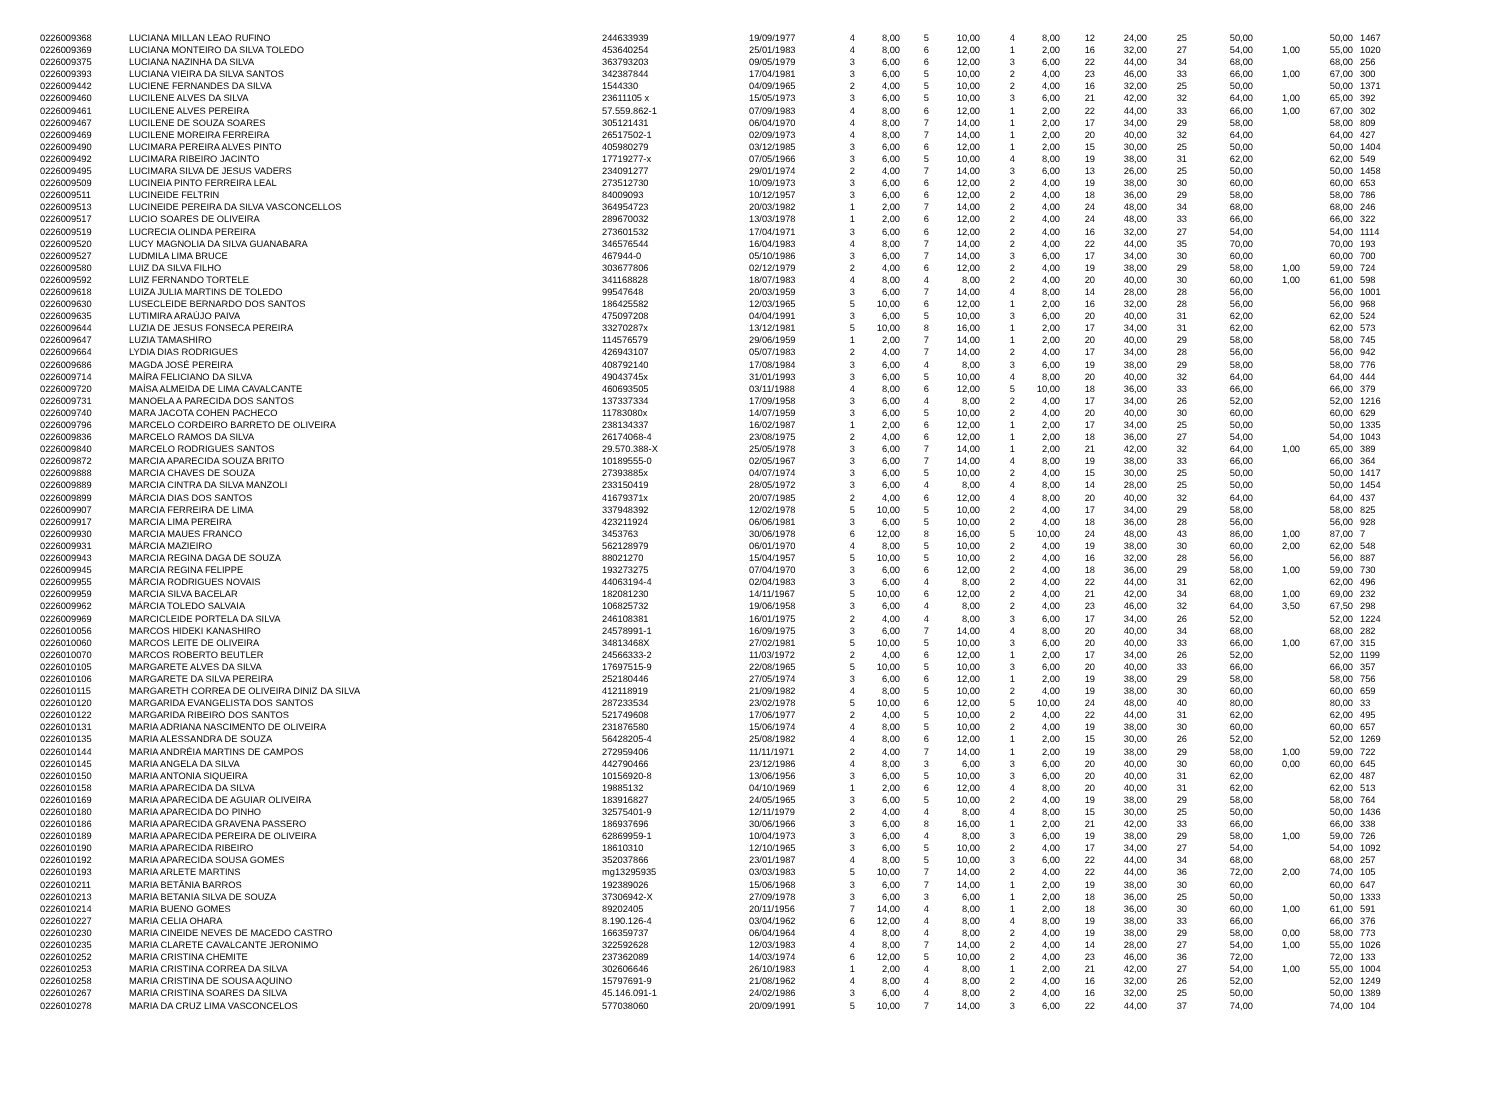| 0226009368 | LUCIANA MILLAN LEAO RUFINO | 244633939 | 19/09/1977 | 4 | 8,00 | 5 | 10,00 | 4 | 8,00 | 12 | 24,00 | 25 | 50,00 | | 50,00 | 1467 |
| 0226009369 | LUCIANA MONTEIRO DA SILVA TOLEDO | 453640254 | 25/01/1983 | 4 | 8,00 | 6 | 12,00 | 1 | 2,00 | 16 | 32,00 | 27 | 54,00 | 1,00 | 55,00 | 1020 |
| 0226009375 | LUCIANA NAZINHA DA SILVA | 363793203 | 09/05/1979 | 3 | 6,00 | 6 | 12,00 | 3 | 6,00 | 22 | 44,00 | 34 | 68,00 | | 68,00 | 256 |
| 0226009393 | LUCIANA VIEIRA DA SILVA SANTOS | 342387844 | 17/04/1981 | 3 | 6,00 | 5 | 10,00 | 2 | 4,00 | 23 | 46,00 | 33 | 66,00 | 1,00 | 67,00 | 300 |
| 0226009442 | LUCIENE FERNANDES DA SILVA | 1544330 | 04/09/1965 | 2 | 4,00 | 5 | 10,00 | 2 | 4,00 | 16 | 32,00 | 25 | 50,00 | | 50,00 | 1371 |
| 0226009460 | LUCILENE ALVES DA SILVA | 23611105 x | 15/05/1973 | 3 | 6,00 | 5 | 10,00 | 3 | 6,00 | 21 | 42,00 | 32 | 64,00 | 1,00 | 65,00 | 392 |
| 0226009461 | LUCILENE ALVES PEREIRA | 57.559.862-1 | 07/09/1983 | 4 | 8,00 | 6 | 12,00 | 1 | 2,00 | 22 | 44,00 | 33 | 66,00 | 1,00 | 67,00 | 302 |
| 0226009467 | LUCILENE DE SOUZA SOARES | 305121431 | 06/04/1970 | 4 | 8,00 | 7 | 14,00 | 1 | 2,00 | 17 | 34,00 | 29 | 58,00 | | 58,00 | 809 |
| 0226009469 | LUCILENE MOREIRA FERREIRA | 26517502-1 | 02/09/1973 | 4 | 8,00 | 7 | 14,00 | 1 | 2,00 | 20 | 40,00 | 32 | 64,00 | | 64,00 | 427 |
| 0226009490 | LUCIMARA PEREIRA ALVES PINTO | 405980279 | 03/12/1985 | 3 | 6,00 | 6 | 12,00 | 1 | 2,00 | 15 | 30,00 | 25 | 50,00 | | 50,00 | 1404 |
| 0226009492 | LUCIMARA RIBEIRO JACINTO | 17719277-x | 07/05/1966 | 3 | 6,00 | 5 | 10,00 | 4 | 8,00 | 19 | 38,00 | 31 | 62,00 | | 62,00 | 549 |
| 0226009495 | LUCIMARA SILVA DE JESUS VADERS | 234091277 | 29/01/1974 | 2 | 4,00 | 7 | 14,00 | 3 | 6,00 | 13 | 26,00 | 25 | 50,00 | | 50,00 | 1458 |
| 0226009509 | LUCINEIA PINTO FERREIRA LEAL | 273512730 | 10/09/1973 | 3 | 6,00 | 6 | 12,00 | 2 | 4,00 | 19 | 38,00 | 30 | 60,00 | | 60,00 | 653 |
| 0226009511 | LUCINEIDE FELTRIN | 84009093 | 10/12/1957 | 3 | 6,00 | 6 | 12,00 | 2 | 4,00 | 18 | 36,00 | 29 | 58,00 | | 58,00 | 786 |
| 0226009513 | LUCINEIDE PEREIRA DA SILVA VASCONCELLOS | 364954723 | 20/03/1982 | 1 | 2,00 | 7 | 14,00 | 2 | 4,00 | 24 | 48,00 | 34 | 68,00 | | 68,00 | 246 |
| 0226009517 | LUCIO SOARES DE OLIVEIRA | 289670032 | 13/03/1978 | 1 | 2,00 | 6 | 12,00 | 2 | 4,00 | 24 | 48,00 | 33 | 66,00 | | 66,00 | 322 |
| 0226009519 | LUCRECIA OLINDA PEREIRA | 273601532 | 17/04/1971 | 3 | 6,00 | 6 | 12,00 | 2 | 4,00 | 16 | 32,00 | 27 | 54,00 | | 54,00 | 1114 |
| 0226009520 | LUCY MAGNOLIA DA SILVA GUANABARA | 346576544 | 16/04/1983 | 4 | 8,00 | 7 | 14,00 | 2 | 4,00 | 22 | 44,00 | 35 | 70,00 | | 70,00 | 193 |
| 0226009527 | LUDMILA LIMA BRUCE | 467944-0 | 05/10/1986 | 3 | 6,00 | 7 | 14,00 | 3 | 6,00 | 17 | 34,00 | 30 | 60,00 | | 60,00 | 700 |
| 0226009580 | LUIZ DA SILVA FILHO | 303677806 | 02/12/1979 | 2 | 4,00 | 6 | 12,00 | 2 | 4,00 | 19 | 38,00 | 29 | 58,00 | 1,00 | 59,00 | 724 |
| 0226009592 | LUIZ FERNANDO TORTELE | 341168828 | 18/07/1983 | 4 | 8,00 | 4 | 8,00 | 2 | 4,00 | 20 | 40,00 | 30 | 60,00 | 1,00 | 61,00 | 598 |
| 0226009618 | LUIZA JULIA MARTINS DE TOLEDO | 99547648 | 20/03/1959 | 3 | 6,00 | 7 | 14,00 | 4 | 8,00 | 14 | 28,00 | 28 | 56,00 | | 56,00 | 1001 |
| 0226009630 | LUSECLEIDE BERNARDO DOS SANTOS | 186425582 | 12/03/1965 | 5 | 10,00 | 6 | 12,00 | 1 | 2,00 | 16 | 32,00 | 28 | 56,00 | | 56,00 | 968 |
| 0226009635 | LUTIMIRA ARAÚJO PAIVA | 475097208 | 04/04/1991 | 3 | 6,00 | 5 | 10,00 | 3 | 6,00 | 20 | 40,00 | 31 | 62,00 | | 62,00 | 524 |
| 0226009644 | LUZIA DE JESUS FONSECA PEREIRA | 33270287x | 13/12/1981 | 5 | 10,00 | 8 | 16,00 | 1 | 2,00 | 17 | 34,00 | 31 | 62,00 | | 62,00 | 573 |
| 0226009647 | LUZIA TAMASHIRO | 114576579 | 29/06/1959 | 1 | 2,00 | 7 | 14,00 | 1 | 2,00 | 20 | 40,00 | 29 | 58,00 | | 58,00 | 745 |
| 0226009664 | LYDIA DIAS RODRIGUES | 426943107 | 05/07/1983 | 2 | 4,00 | 7 | 14,00 | 2 | 4,00 | 17 | 34,00 | 28 | 56,00 | | 56,00 | 942 |
| 0226009686 | MAGDA JOSÉ PEREIRA | 408792140 | 17/08/1984 | 3 | 6,00 | 4 | 8,00 | 3 | 6,00 | 19 | 38,00 | 29 | 58,00 | | 58,00 | 776 |
| 0226009714 | MAÍRA FELICIANO DA SILVA | 49043745x | 31/01/1993 | 3 | 6,00 | 5 | 10,00 | 4 | 8,00 | 20 | 40,00 | 32 | 64,00 | | 64,00 | 444 |
| 0226009720 | MAÍSA ALMEIDA DE LIMA CAVALCANTE | 460693505 | 03/11/1988 | 4 | 8,00 | 6 | 12,00 | 5 | 10,00 | 18 | 36,00 | 33 | 66,00 | | 66,00 | 379 |
| 0226009731 | MANOELA A PARECIDA DOS SANTOS | 137337334 | 17/09/1958 | 3 | 6,00 | 4 | 8,00 | 2 | 4,00 | 17 | 34,00 | 26 | 52,00 | | 52,00 | 1216 |
| 0226009740 | MARA JACOTA COHEN PACHECO | 11783080x | 14/07/1959 | 3 | 6,00 | 5 | 10,00 | 2 | 4,00 | 20 | 40,00 | 30 | 60,00 | | 60,00 | 629 |
| 0226009796 | MARCELO CORDEIRO BARRETO DE OLIVEIRA | 238134337 | 16/02/1987 | 1 | 2,00 | 6 | 12,00 | 1 | 2,00 | 17 | 34,00 | 25 | 50,00 | | 50,00 | 1335 |
| 0226009836 | MARCELO RAMOS DA SILVA | 26174068-4 | 23/08/1975 | 2 | 4,00 | 6 | 12,00 | 1 | 2,00 | 18 | 36,00 | 27 | 54,00 | | 54,00 | 1043 |
| 0226009840 | MARCELO RODRIGUES SANTOS | 29.570.388-X | 25/05/1978 | 3 | 6,00 | 7 | 14,00 | 1 | 2,00 | 21 | 42,00 | 32 | 64,00 | 1,00 | 65,00 | 389 |
| 0226009872 | MARCIA APARECIDA SOUZA BRITO | 10189555-0 | 02/05/1967 | 3 | 6,00 | 7 | 14,00 | 4 | 8,00 | 19 | 38,00 | 33 | 66,00 | | 66,00 | 364 |
| 0226009888 | MARCIA CHAVES DE SOUZA | 27393885x | 04/07/1974 | 3 | 6,00 | 5 | 10,00 | 2 | 4,00 | 15 | 30,00 | 25 | 50,00 | | 50,00 | 1417 |
| 0226009889 | MARCIA CINTRA DA SILVA MANZOLI | 233150419 | 28/05/1972 | 3 | 6,00 | 4 | 8,00 | 4 | 8,00 | 14 | 28,00 | 25 | 50,00 | | 50,00 | 1454 |
| 0226009899 | MÁRCIA DIAS DOS SANTOS | 41679371x | 20/07/1985 | 2 | 4,00 | 6 | 12,00 | 4 | 8,00 | 20 | 40,00 | 32 | 64,00 | | 64,00 | 437 |
| 0226009907 | MARCIA FERREIRA DE LIMA | 337948392 | 12/02/1978 | 5 | 10,00 | 5 | 10,00 | 2 | 4,00 | 17 | 34,00 | 29 | 58,00 | | 58,00 | 825 |
| 0226009917 | MARCIA LIMA PEREIRA | 423211924 | 06/06/1981 | 3 | 6,00 | 5 | 10,00 | 2 | 4,00 | 18 | 36,00 | 28 | 56,00 | | 56,00 | 928 |
| 0226009930 | MARCIA MAUES FRANCO | 3453763 | 30/06/1978 | 6 | 12,00 | 8 | 16,00 | 5 | 10,00 | 24 | 48,00 | 43 | 86,00 | 1,00 | 87,00 | 7 |
| 0226009931 | MÁRCIA MAZIEIRO | 562128979 | 06/01/1970 | 4 | 8,00 | 5 | 10,00 | 2 | 4,00 | 19 | 38,00 | 30 | 60,00 | 2,00 | 62,00 | 548 |
| 0226009943 | MARCIA REGINA DAGA DE SOUZA | 88021270 | 15/04/1957 | 5 | 10,00 | 5 | 10,00 | 2 | 4,00 | 16 | 32,00 | 28 | 56,00 | | 56,00 | 887 |
| 0226009945 | MARCIA REGINA FELIPPE | 193273275 | 07/04/1970 | 3 | 6,00 | 6 | 12,00 | 2 | 4,00 | 18 | 36,00 | 29 | 58,00 | 1,00 | 59,00 | 730 |
| 0226009955 | MÁRCIA RODRIGUES NOVAIS | 44063194-4 | 02/04/1983 | 3 | 6,00 | 4 | 8,00 | 2 | 4,00 | 22 | 44,00 | 31 | 62,00 | | 62,00 | 496 |
| 0226009959 | MARCIA SILVA BACELAR | 182081230 | 14/11/1967 | 5 | 10,00 | 6 | 12,00 | 2 | 4,00 | 21 | 42,00 | 34 | 68,00 | 1,00 | 69,00 | 232 |
| 0226009962 | MÁRCIA TOLEDO SALVAIA | 106825732 | 19/06/1958 | 3 | 6,00 | 4 | 8,00 | 2 | 4,00 | 23 | 46,00 | 32 | 64,00 | 3,50 | 67,50 | 298 |
| 0226009969 | MARCICLEIDE PORTELA DA SILVA | 246108381 | 16/01/1975 | 2 | 4,00 | 4 | 8,00 | 3 | 6,00 | 17 | 34,00 | 26 | 52,00 | | 52,00 | 1224 |
| 0226010056 | MARCOS HIDEKI KANASHIRO | 24578991-1 | 16/09/1975 | 3 | 6,00 | 7 | 14,00 | 4 | 8,00 | 20 | 40,00 | 34 | 68,00 | | 68,00 | 282 |
| 0226010060 | MARCOS LEITE DE OLIVEIRA | 34813468X | 27/02/1981 | 5 | 10,00 | 5 | 10,00 | 3 | 6,00 | 20 | 40,00 | 33 | 66,00 | 1,00 | 67,00 | 315 |
| 0226010070 | MARCOS ROBERTO BEUTLER | 24566333-2 | 11/03/1972 | 2 | 4,00 | 6 | 12,00 | 1 | 2,00 | 17 | 34,00 | 26 | 52,00 | | 52,00 | 1199 |
| 0226010105 | MARGARETE ALVES DA SILVA | 17697515-9 | 22/08/1965 | 5 | 10,00 | 5 | 10,00 | 3 | 6,00 | 20 | 40,00 | 33 | 66,00 | | 66,00 | 357 |
| 0226010106 | MARGARETE DA SILVA PEREIRA | 252180446 | 27/05/1974 | 3 | 6,00 | 6 | 12,00 | 1 | 2,00 | 19 | 38,00 | 29 | 58,00 | | 58,00 | 756 |
| 0226010115 | MARGARETH CORREA DE OLIVEIRA DINIZ DA SILVA | 412118919 | 21/09/1982 | 4 | 8,00 | 5 | 10,00 | 2 | 4,00 | 19 | 38,00 | 30 | 60,00 | | 60,00 | 659 |
| 0226010120 | MARGARIDA EVANGELISTA DOS SANTOS | 287233534 | 23/02/1978 | 5 | 10,00 | 6 | 12,00 | 5 | 10,00 | 24 | 48,00 | 40 | 80,00 | | 80,00 | 33 |
| 0226010122 | MARGARIDA RIBEIRO DOS SANTOS | 521749608 | 17/06/1977 | 2 | 4,00 | 5 | 10,00 | 2 | 4,00 | 22 | 44,00 | 31 | 62,00 | | 62,00 | 495 |
| 0226010131 | MARIA ADRIANA NASCIMENTO DE OLIVEIRA | 231876580 | 15/06/1974 | 4 | 8,00 | 5 | 10,00 | 2 | 4,00 | 19 | 38,00 | 30 | 60,00 | | 60,00 | 657 |
| 0226010135 | MARIA ALESSANDRA DE SOUZA | 56428205-4 | 25/08/1982 | 4 | 8,00 | 6 | 12,00 | 1 | 2,00 | 15 | 30,00 | 26 | 52,00 | | 52,00 | 1269 |
| 0226010144 | MARIA ANDRÉIA MARTINS DE CAMPOS | 272959406 | 11/11/1971 | 2 | 4,00 | 7 | 14,00 | 1 | 2,00 | 19 | 38,00 | 29 | 58,00 | 1,00 | 59,00 | 722 |
| 0226010145 | MARIA ANGELA DA SILVA | 442790466 | 23/12/1986 | 4 | 8,00 | 3 | 6,00 | 3 | 6,00 | 20 | 40,00 | 30 | 60,00 | 0,00 | 60,00 | 645 |
| 0226010150 | MARIA ANTONIA SIQUEIRA | 10156920-8 | 13/06/1956 | 3 | 6,00 | 5 | 10,00 | 3 | 6,00 | 20 | 40,00 | 31 | 62,00 | | 62,00 | 487 |
| 0226010158 | MARIA APARECIDA DA SILVA | 19885132 | 04/10/1969 | 1 | 2,00 | 6 | 12,00 | 4 | 8,00 | 20 | 40,00 | 31 | 62,00 | | 62,00 | 513 |
| 0226010169 | MARIA APARECIDA DE AGUIAR OLIVEIRA | 183916827 | 24/05/1965 | 3 | 6,00 | 5 | 10,00 | 2 | 4,00 | 19 | 38,00 | 29 | 58,00 | | 58,00 | 764 |
| 0226010180 | MARIA APARECIDA DO PINHO | 32575401-9 | 12/11/1979 | 2 | 4,00 | 4 | 8,00 | 4 | 8,00 | 15 | 30,00 | 25 | 50,00 | | 50,00 | 1436 |
| 0226010186 | MARIA APARECIDA GRAVENA PASSERO | 186937696 | 30/06/1966 | 3 | 6,00 | 8 | 16,00 | 1 | 2,00 | 21 | 42,00 | 33 | 66,00 | | 66,00 | 338 |
| 0226010189 | MARIA APARECIDA PEREIRA DE OLIVEIRA | 62869959-1 | 10/04/1973 | 3 | 6,00 | 4 | 8,00 | 3 | 6,00 | 19 | 38,00 | 29 | 58,00 | 1,00 | 59,00 | 726 |
| 0226010190 | MARIA APARECIDA RIBEIRO | 18610310 | 12/10/1965 | 3 | 6,00 | 5 | 10,00 | 2 | 4,00 | 17 | 34,00 | 27 | 54,00 | | 54,00 | 1092 |
| 0226010192 | MARIA APARECIDA SOUSA GOMES | 352037866 | 23/01/1987 | 4 | 8,00 | 5 | 10,00 | 3 | 6,00 | 22 | 44,00 | 34 | 68,00 | | 68,00 | 257 |
| 0226010193 | MARIA ARLETE MARTINS | mg13295935 | 03/03/1983 | 5 | 10,00 | 7 | 14,00 | 2 | 4,00 | 22 | 44,00 | 36 | 72,00 | 2,00 | 74,00 | 105 |
| 0226010211 | MARIA BETÂNIA BARROS | 192389026 | 15/06/1968 | 3 | 6,00 | 7 | 14,00 | 1 | 2,00 | 19 | 38,00 | 30 | 60,00 | | 60,00 | 647 |
| 0226010213 | MARIA BETANIA SILVA DE SOUZA | 37306942-X | 27/09/1978 | 3 | 6,00 | 3 | 6,00 | 1 | 2,00 | 18 | 36,00 | 25 | 50,00 | | 50,00 | 1333 |
| 0226010214 | MARIA BUENO GOMES | 89202405 | 20/11/1956 | 7 | 14,00 | 4 | 8,00 | 1 | 2,00 | 18 | 36,00 | 30 | 60,00 | 1,00 | 61,00 | 591 |
| 0226010227 | MARIA CELIA OHARA | 8.190.126-4 | 03/04/1962 | 6 | 12,00 | 4 | 8,00 | 4 | 8,00 | 19 | 38,00 | 33 | 66,00 | | 66,00 | 376 |
| 0226010230 | MARIA CINEIDE NEVES DE MACEDO CASTRO | 166359737 | 06/04/1964 | 4 | 8,00 | 4 | 8,00 | 2 | 4,00 | 19 | 38,00 | 29 | 58,00 | 0,00 | 58,00 | 773 |
| 0226010235 | MARIA CLARETE CAVALCANTE JERONIMO | 322592628 | 12/03/1983 | 4 | 8,00 | 7 | 14,00 | 2 | 4,00 | 14 | 28,00 | 27 | 54,00 | 1,00 | 55,00 | 1026 |
| 0226010252 | MARIA CRISTINA CHEMITE | 237362089 | 14/03/1974 | 6 | 12,00 | 5 | 10,00 | 2 | 4,00 | 23 | 46,00 | 36 | 72,00 | | 72,00 | 133 |
| 0226010253 | MARIA CRISTINA CORREA DA SILVA | 302606646 | 26/10/1983 | 1 | 2,00 | 4 | 8,00 | 1 | 2,00 | 21 | 42,00 | 27 | 54,00 | 1,00 | 55,00 | 1004 |
| 0226010258 | MARIA CRISTINA DE SOUSA AQUINO | 15797691-9 | 21/08/1962 | 4 | 8,00 | 4 | 8,00 | 2 | 4,00 | 16 | 32,00 | 26 | 52,00 | | 52,00 | 1249 |
| 0226010267 | MARIA CRISTINA SOARES DA SILVA | 45.146.091-1 | 24/02/1986 | 3 | 6,00 | 4 | 8,00 | 2 | 4,00 | 16 | 32,00 | 25 | 50,00 | | 50,00 | 1389 |
| 0226010278 | MARIA DA CRUZ LIMA VASCONCELOS | 577038060 | 20/09/1991 | 5 | 10,00 | 7 | 14,00 | 3 | 6,00 | 22 | 44,00 | 37 | 74,00 | | 74,00 | 104 |